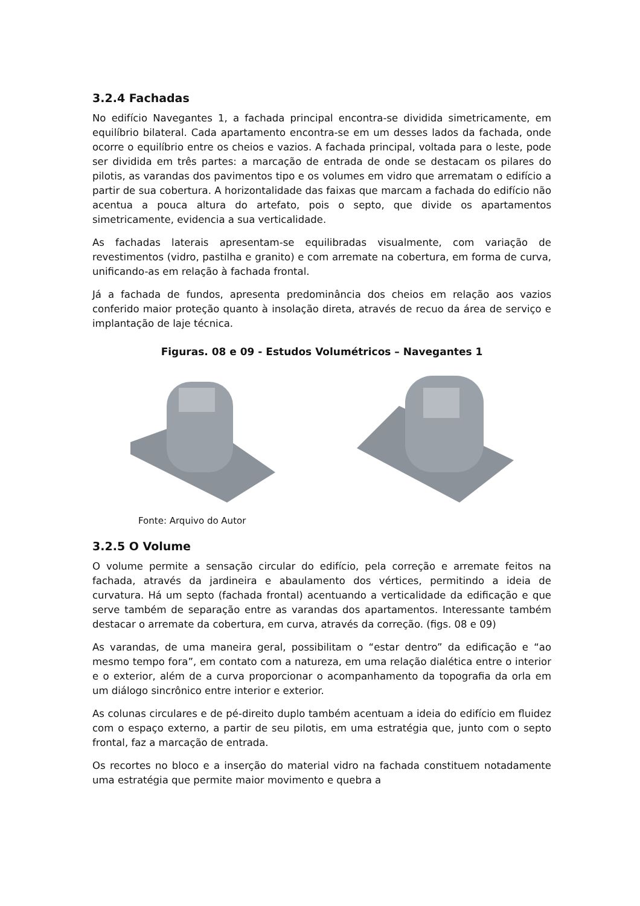3.2.4 Fachadas
No edifício Navegantes 1, a fachada principal encontra-se dividida simetricamente, em equilíbrio bilateral. Cada apartamento encontra-se em um desses lados da fachada, onde ocorre o equilíbrio entre os cheios e vazios. A fachada principal, voltada para o leste, pode ser dividida em três partes: a marcação de entrada de onde se destacam os pilares do pilotis, as varandas dos pavimentos tipo e os volumes em vidro que arrematam o edifício a partir de sua cobertura. A horizontalidade das faixas que marcam a fachada do edifício não acentua a pouca altura do artefato, pois o septo, que divide os apartamentos simetricamente, evidencia a sua verticalidade.
As fachadas laterais apresentam-se equilibradas visualmente, com variação de revestimentos (vidro, pastilha e granito) e com arremate na cobertura, em forma de curva, unificando-as em relação à fachada frontal.
Já a fachada de fundos, apresenta predominância dos cheios em relação aos vazios conferido maior proteção quanto à insolação direta, através de recuo da área de serviço e implantação de laje técnica.
Figuras. 08 e 09 - Estudos Volumétricos – Navegantes 1
Fonte: Arquivo do Autor
3.2.5 O Volume
O volume permite a sensação circular do edifício, pela correção e arremate feitos na fachada, através da jardineira e abaulamento dos vértices, permitindo a ideia de curvatura. Há um septo (fachada frontal) acentuando a verticalidade da edificação e que serve também de separação entre as varandas dos apartamentos. Interessante também destacar o arremate da cobertura, em curva, através da correção. (figs. 08 e 09)
As varandas, de uma maneira geral, possibilitam o “estar dentro” da edificação e “ao mesmo tempo fora”, em contato com a natureza, em uma relação dialética entre o interior e o exterior, além de a curva proporcionar o acompanhamento da topografia da orla em um diálogo sincrônico entre interior e exterior.
As colunas circulares e de pé-direito duplo também acentuam a ideia do edifício em fluidez com o espaço externo, a partir de seu pilotis, em uma estratégia que, junto com o septo frontal, faz a marcação de entrada.
Os recortes no bloco e a inserção do material vidro na fachada constituem notadamente uma estratégia que permite maior movimento e quebra a